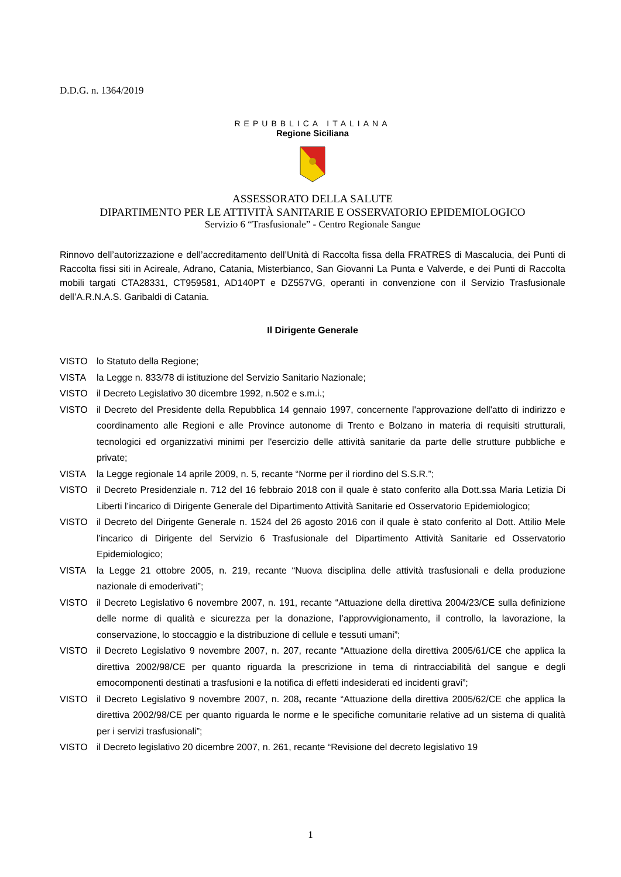D.D.G. n. 1364/2019
REPUBBLICA ITALIANA
Regione Siciliana
ASSESSORATO DELLA SALUTE
DIPARTIMENTO PER LE ATTIVITÀ SANITARIE E OSSERVATORIO EPIDEMIOLOGICO
Servizio 6 “Trasfusionale” - Centro Regionale Sangue
Rinnovo dell’autorizzazione e dell’accreditamento dell’Unità di Raccolta fissa della FRATRES di Mascalucia, dei Punti di Raccolta fissi siti in Acireale, Adrano, Catania, Misterbianco, San Giovanni La Punta e Valverde, e dei Punti di Raccolta mobili targati CTA28331, CT959581, AD140PT e DZ557VG, operanti in convenzione con il Servizio Trasfusionale dell’A.R.N.A.S. Garibaldi di Catania.
Il Dirigente Generale
VISTO lo Statuto della Regione;
VISTA la Legge n. 833/78 di istituzione del Servizio Sanitario Nazionale;
VISTO il Decreto Legislativo 30 dicembre 1992, n.502 e s.m.i.;
VISTO il Decreto del Presidente della Repubblica 14 gennaio 1997, concernente l'approvazione dell'atto di indirizzo e coordinamento alle Regioni e alle Province autonome di Trento e Bolzano in materia di requisiti strutturali, tecnologici ed organizzativi minimi per l'esercizio delle attività sanitarie da parte delle strutture pubbliche e private;
VISTA la Legge regionale 14 aprile 2009, n. 5, recante “Norme per il riordino del S.S.R.”;
VISTO il Decreto Presidenziale n. 712 del 16 febbraio 2018 con il quale è stato conferito alla Dott.ssa Maria Letizia Di Liberti l’incarico di Dirigente Generale del Dipartimento Attività Sanitarie ed Osservatorio Epidemiologico;
VISTO il Decreto del Dirigente Generale n. 1524 del 26 agosto 2016 con il quale è stato conferito al Dott. Attilio Mele l’incarico di Dirigente del Servizio 6 Trasfusionale del Dipartimento Attività Sanitarie ed Osservatorio Epidemiologico;
VISTA la Legge 21 ottobre 2005, n. 219, recante “Nuova disciplina delle attività trasfusionali e della produzione nazionale di emoderivati”;
VISTO il Decreto Legislativo 6 novembre 2007, n. 191, recante “Attuazione della direttiva 2004/23/CE sulla definizione delle norme di qualità e sicurezza per la donazione, l’approvvigionamento, il controllo, la lavorazione, la conservazione, lo stoccaggio e la distribuzione di cellule e tessuti umani”;
VISTO il Decreto Legislativo 9 novembre 2007, n. 207, recante “Attuazione della direttiva 2005/61/CE che applica la direttiva 2002/98/CE per quanto riguarda la prescrizione in tema di rintracciabilità del sangue e degli emocomponenti destinati a trasfusioni e la notifica di effetti indesiderati ed incidenti gravi”;
VISTO il Decreto Legislativo 9 novembre 2007, n. 208, recante “Attuazione della direttiva 2005/62/CE che applica la direttiva 2002/98/CE per quanto riguarda le norme e le specifiche comunitarie relative ad un sistema di qualità per i servizi trasfusionali”;
VISTO il Decreto legislativo 20 dicembre 2007, n. 261, recante “Revisione del decreto legislativo 19
1